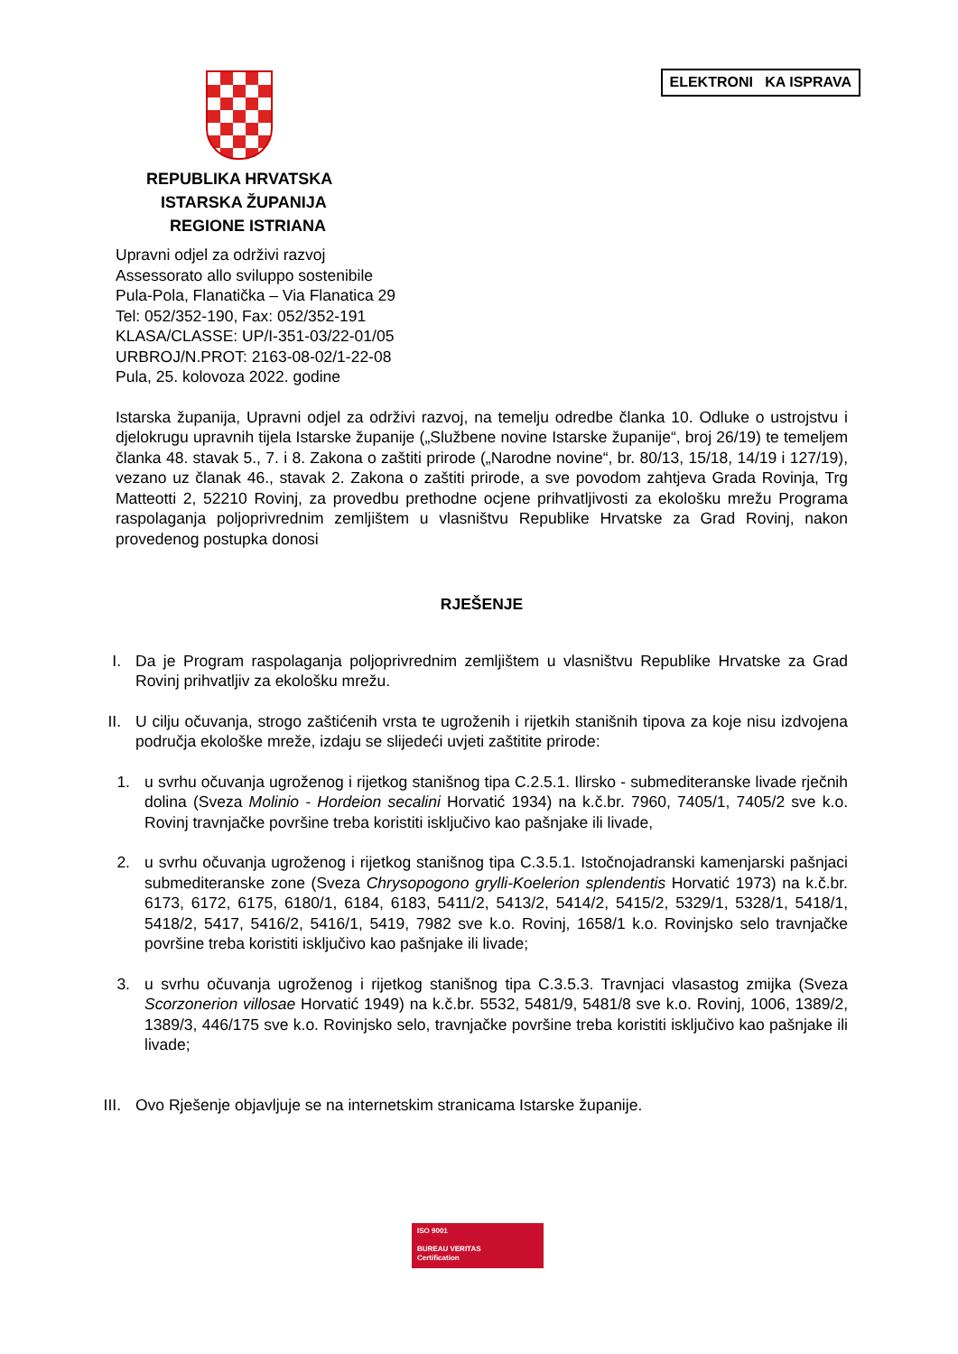ELEKTRONI KA ISPRAVA
REPUBLIKA HRVATSKA
ISTARSKA ŽUPANIJA
REGIONE ISTRIANA
Upravni odjel za održivi razvoj
Assessorato allo sviluppo sostenibile
Pula-Pola, Flanatička – Via Flanatica 29
Tel: 052/352-190, Fax: 052/352-191
KLASA/CLASSE: UP/I-351-03/22-01/05
URBROJ/N.PROT: 2163-08-02/1-22-08
Pula, 25. kolovoza 2022. godine
Istarska županija, Upravni odjel za održivi razvoj, na temelju odredbe članka 10. Odluke o ustrojstvu i djelokrugu upravnih tijela Istarske županije („Službene novine Istarske županije“, broj 26/19) te temeljem članka 48. stavak 5., 7. i 8. Zakona o zaštiti prirode („Narodne novine“, br. 80/13, 15/18, 14/19 i 127/19), vezano uz članak 46., stavak 2. Zakona o zaštiti prirode, a sve povodom zahtjeva Grada Rovinja, Trg Matteotti 2, 52210 Rovinj, za provedbu prethodne ocjene prihvatljivosti za ekološku mrežu Programa raspolaganja poljoprivrednim zemljištem u vlasništvu Republike Hrvatske za Grad Rovinj, nakon provedenog postupka donosi
RJEŠENJE
I. Da je Program raspolaganja poljoprivrednim zemljištem u vlasništvu Republike Hrvatske za Grad Rovinj prihvatljiv za ekološku mrežu.
II. U cilju očuvanja, strogo zaštićenih vrsta te ugroženih i rijetkih stanišnih tipova za koje nisu izdvojena područja ekološke mreže, izdaju se slijedeći uvjeti zaštitite prirode:
1.
u svrhu očuvanja ugroženog i rijetkog stanišnog tipa C.2.5.1. Ilirsko - submediteranske livade rječnih dolina (Sveza Molinio - Hordeion secalini Horvatić 1934) na k.č.br. 7960, 7405/1, 7405/2 sve k.o. Rovinj travnjačke površine treba koristiti isključivo kao pašnjake ili livade,
2.
u svrhu očuvanja ugroženog i rijetkog stanišnog tipa C.3.5.1. Istočnojadranski kamenjarski pašnjaci submediteranske zone (Sveza Chrysopogono grylli-Koelerion splendentis Horvatić 1973) na k.č.br. 6173, 6172, 6175, 6180/1, 6184, 6183, 5411/2, 5413/2, 5414/2, 5415/2, 5329/1, 5328/1, 5418/1, 5418/2, 5417, 5416/2, 5416/1, 5419, 7982 sve k.o. Rovinj, 1658/1 k.o. Rovinjsko selo travnjačke površine treba koristiti isključivo kao pašnjake ili livade;
3.
u svrhu očuvanja ugroženog i rijetkog stanišnog tipa C.3.5.3. Travnjaci vlasastog zmijka (Sveza Scorzonerion villosae Horvatić 1949) na k.č.br. 5532, 5481/9, 5481/8 sve k.o. Rovinj, 1006, 1389/2, 1389/3, 446/175 sve k.o. Rovinjsko selo, travnjačke površine treba koristiti isključivo kao pašnjake ili livade;
III.
Ovo Rješenje objavljuje se na internetskim stranicama Istarske županije.
ISO 9001
BUREAU VERITAS
Certification